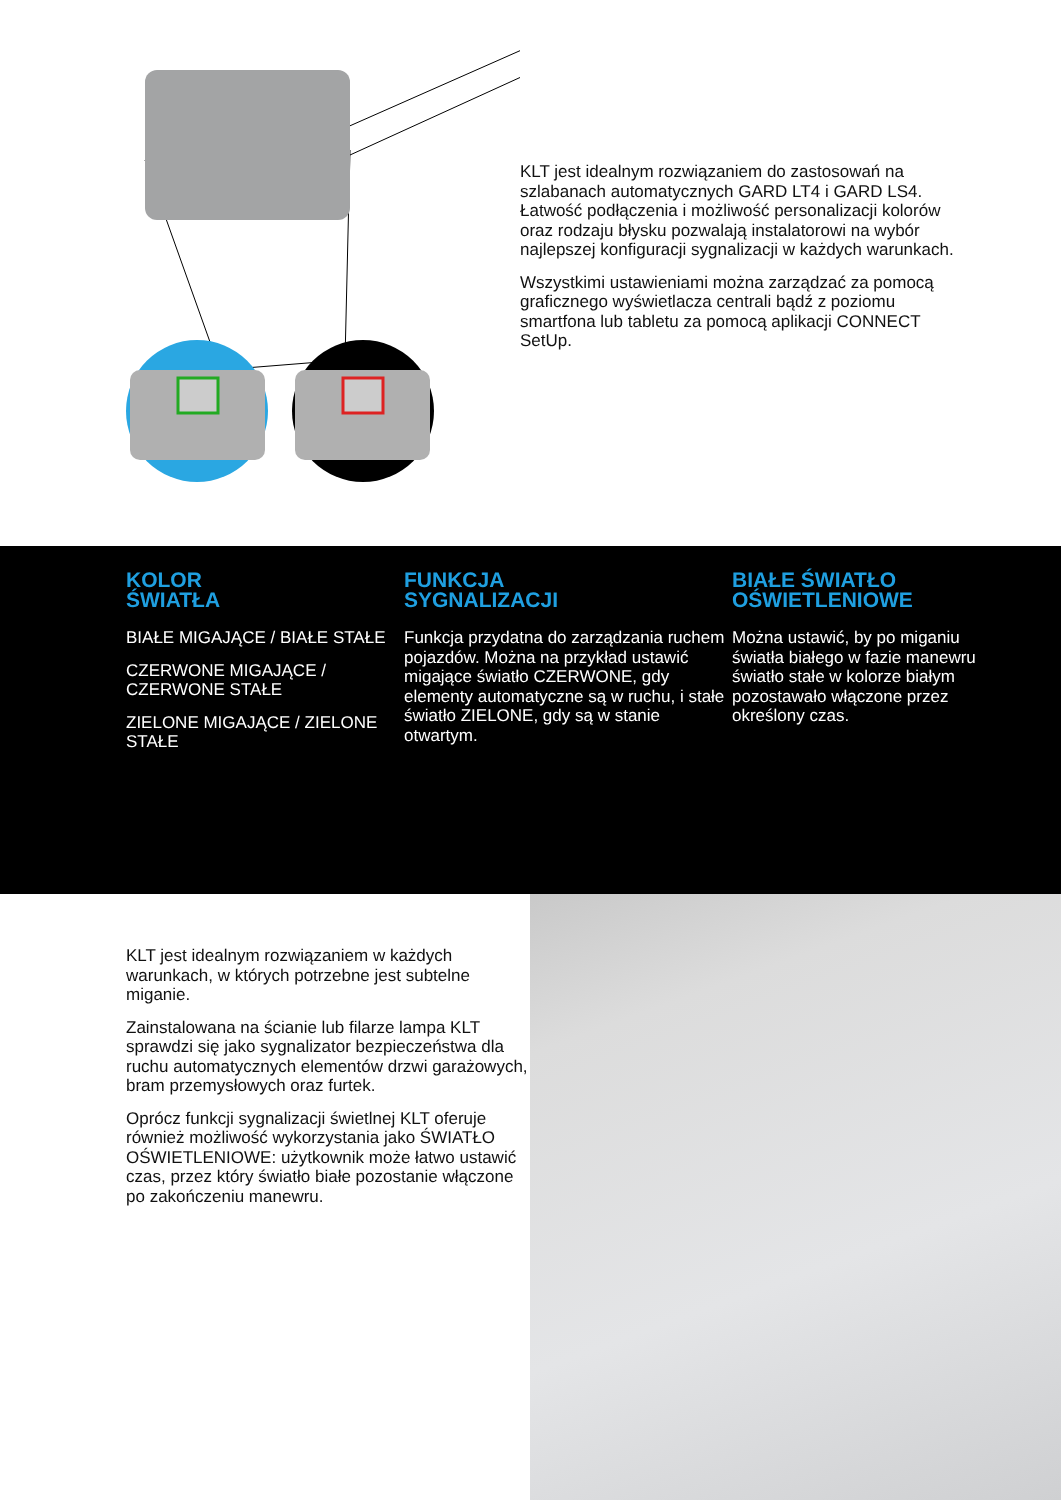KLT jest idealnym rozwiązaniem do zastosowań na szlabanach automatycznych GARD LT4 i GARD LS4. Łatwość podłączenia i możliwość personalizacji kolorów oraz rodzaju błysku pozwalają instalatorowi na wybór najlepszej konfiguracji sygnalizacji w każdych warunkach.
Wszystkimi ustawieniami można zarządzać za pomocą graficznego wyświetlacza centrali bądź z poziomu smartfona lub tabletu za pomocą aplikacji CONNECT SetUp.
KOLOR
ŚWIATŁA
BIAŁE MIGAJĄCE / BIAŁE STAŁE
CZERWONE MIGAJĄCE / CZERWONE STAŁE
ZIELONE MIGAJĄCE / ZIELONE STAŁE
FUNKCJA
SYGNALIZACJI
Funkcja przydatna do zarządzania ruchem pojazdów. Można na przykład ustawić migające światło CZERWONE, gdy elementy automatyczne są w ruchu, i stałe światło ZIELONE, gdy są w stanie otwartym.
BIAŁE ŚWIATŁO
OŚWIETLENIOWE
Można ustawić, by po miganiu światła białego w fazie manewru światło stałe w kolorze białym pozostawało włączone przez określony czas.
KLT jest idealnym rozwiązaniem w każdych warunkach, w których potrzebne jest subtelne miganie.
Zainstalowana na ścianie lub filarze lampa KLT sprawdzi się jako sygnalizator bezpieczeństwa dla ruchu automatycznych elementów drzwi garażowych, bram przemysłowych oraz furtek.
Oprócz funkcji sygnalizacji świetlnej KLT oferuje również możliwość wykorzystania jako ŚWIATŁO OŚWIETLENIOWE: użytkownik może łatwo ustawić czas, przez który światło białe pozostanie włączone po zakończeniu manewru.